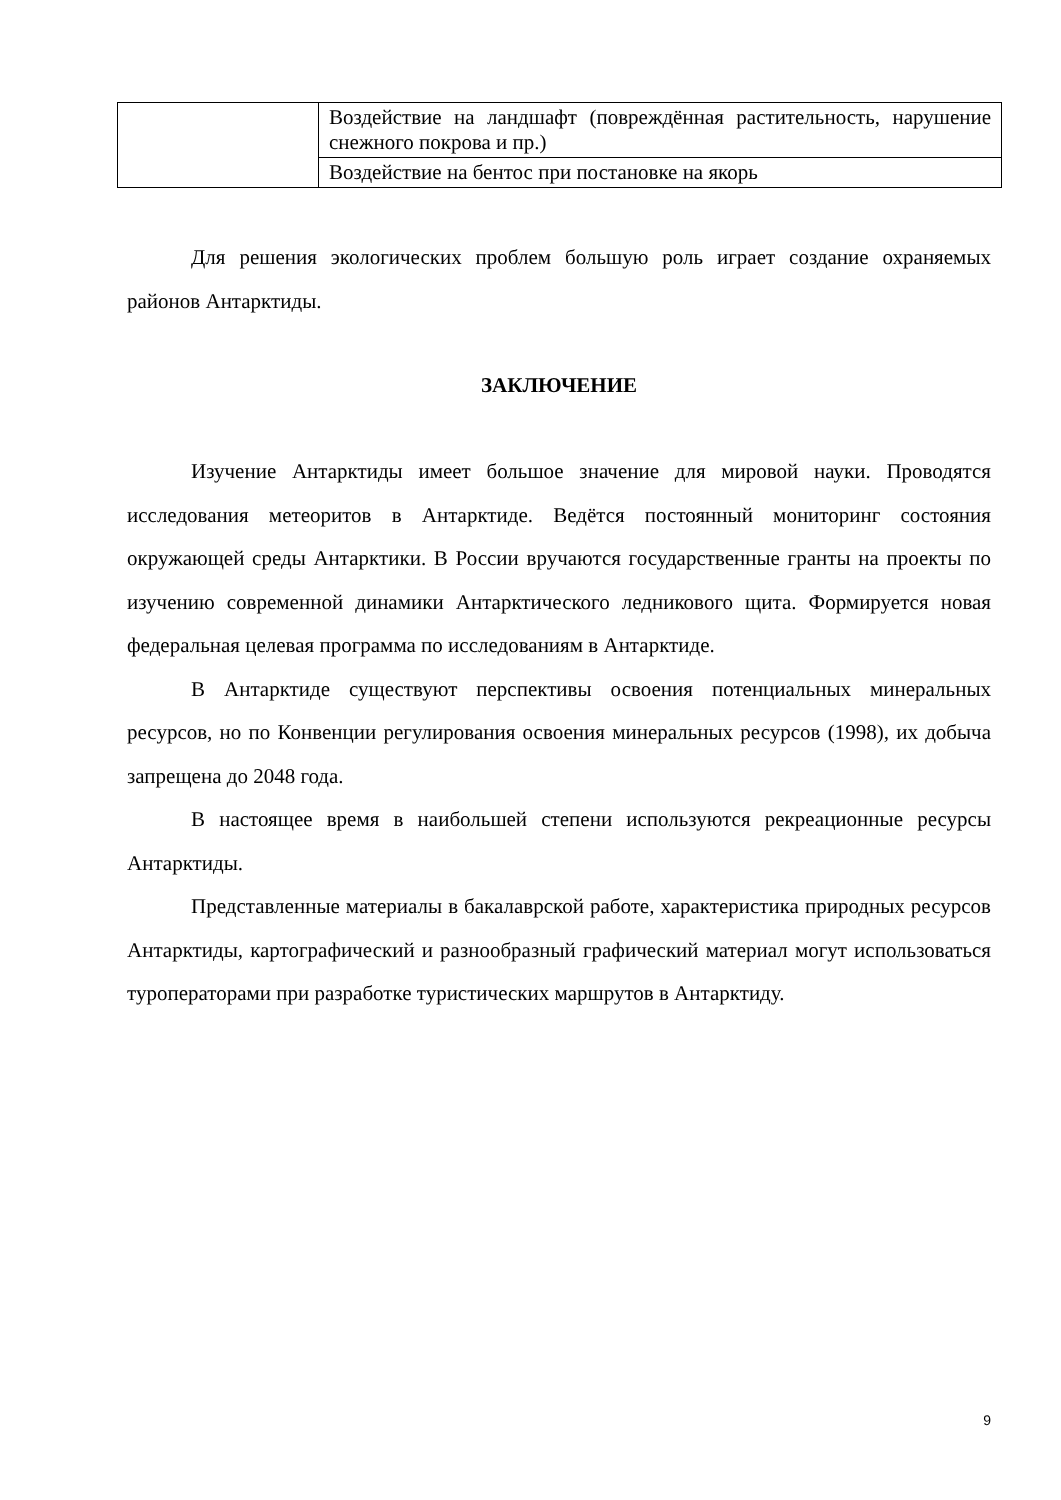| | Воздействие на ландшафт (повреждённая растительность, нарушение снежного покрова и пр.) |
| | Воздействие на бентос при постановке на якорь |
Для решения экологических проблем большую роль играет создание охраняемых районов Антарктиды.
ЗАКЛЮЧЕНИЕ
Изучение Антарктиды имеет большое значение для мировой науки. Проводятся исследования метеоритов в Антарктиде. Ведётся постоянный мониторинг состояния окружающей среды Антарктики. В России вручаются государственные гранты на проекты по изучению современной динамики Антарктического ледникового щита. Формируется новая федеральная целевая программа по исследованиям в Антарктиде.
В Антарктиде существуют перспективы освоения потенциальных минеральных ресурсов, но по Конвенции регулирования освоения минеральных ресурсов (1998), их добыча запрещена до 2048 года.
В настоящее время в наибольшей степени используются рекреационные ресурсы Антарктиды.
Представленные материалы в бакалаврской работе, характеристика природных ресурсов Антарктиды, картографический и разнообразный графический материал могут использоваться туроператорами при разработке туристических маршрутов в Антарктиду.
9